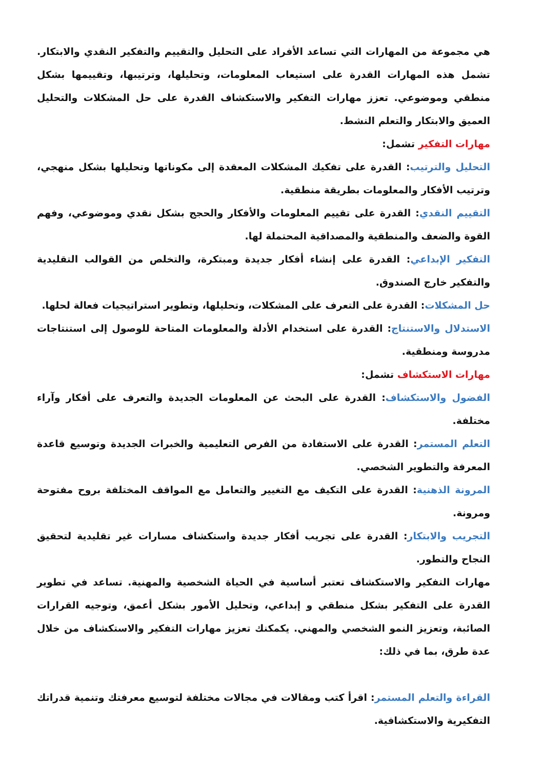هي مجموعة من المهارات التي تساعد الأفراد على التحليل والتقييم والتفكير النقدي والابتكار. تشمل هذه المهارات القدرة على استيعاب المعلومات، وتحليلها، وترتيبها، وتقييمها بشكل منطقي وموضوعي. تعزز مهارات التفكير والاستكشاف القدرة على حل المشكلات والتحليل العميق والابتكار والتعلم النشط.
مهارات التفكير تشمل:
التحليل والترتيب: القدرة على تفكيك المشكلات المعقدة إلى مكوناتها وتحليلها بشكل منهجي، وترتيب الأفكار والمعلومات بطريقة منطقية.
التقييم النقدي: القدرة على تقييم المعلومات والأفكار والحجج بشكل نقدي وموضوعي، وفهم القوة والضعف والمنطقية والمصداقية المحتملة لها.
التفكير الإبداعي: القدرة على إنشاء أفكار جديدة ومبتكرة، والتخلص من القوالب التقليدية والتفكير خارج الصندوق.
حل المشكلات: القدرة على التعرف على المشكلات، وتحليلها، وتطوير استراتيجيات فعالة لحلها.
الاستدلال والاستنتاج: القدرة على استخدام الأدلة والمعلومات المتاحة للوصول إلى استنتاجات مدروسة ومنطقية.
مهارات الاستكشاف تشمل:
الفضول والاستكشاف: القدرة على البحث عن المعلومات الجديدة والتعرف على أفكار وآراء مختلفة.
التعلم المستمر: القدرة على الاستفادة من الفرص التعليمية والخبرات الجديدة وتوسيع قاعدة المعرفة والتطوير الشخصي.
المرونة الذهنية: القدرة على التكيف مع التغيير والتعامل مع المواقف المختلفة بروح مفتوحة ومرونة.
التجريب والابتكار: القدرة على تجريب أفكار جديدة واستكشاف مسارات غير تقليدية لتحقيق النجاح والتطور.
مهارات التفكير والاستكشاف تعتبر أساسية في الحياة الشخصية والمهنية. تساعد في تطوير القدرة على التفكير بشكل منطقي و إبداعي، وتحليل الأمور بشكل أعمق، وتوجيه القرارات الصائبة، وتعزيز النمو الشخصي والمهني. يكمكنك تعزيز مهارات التفكير والاستكشاف من خلال عدة طرق، بما في ذلك:
القراءة والتعلم المستمر: اقرأ كتب ومقالات في مجالات مختلفة لتوسيع معرفتك وتنمية قدراتك التفكيرية والاستكشافية.